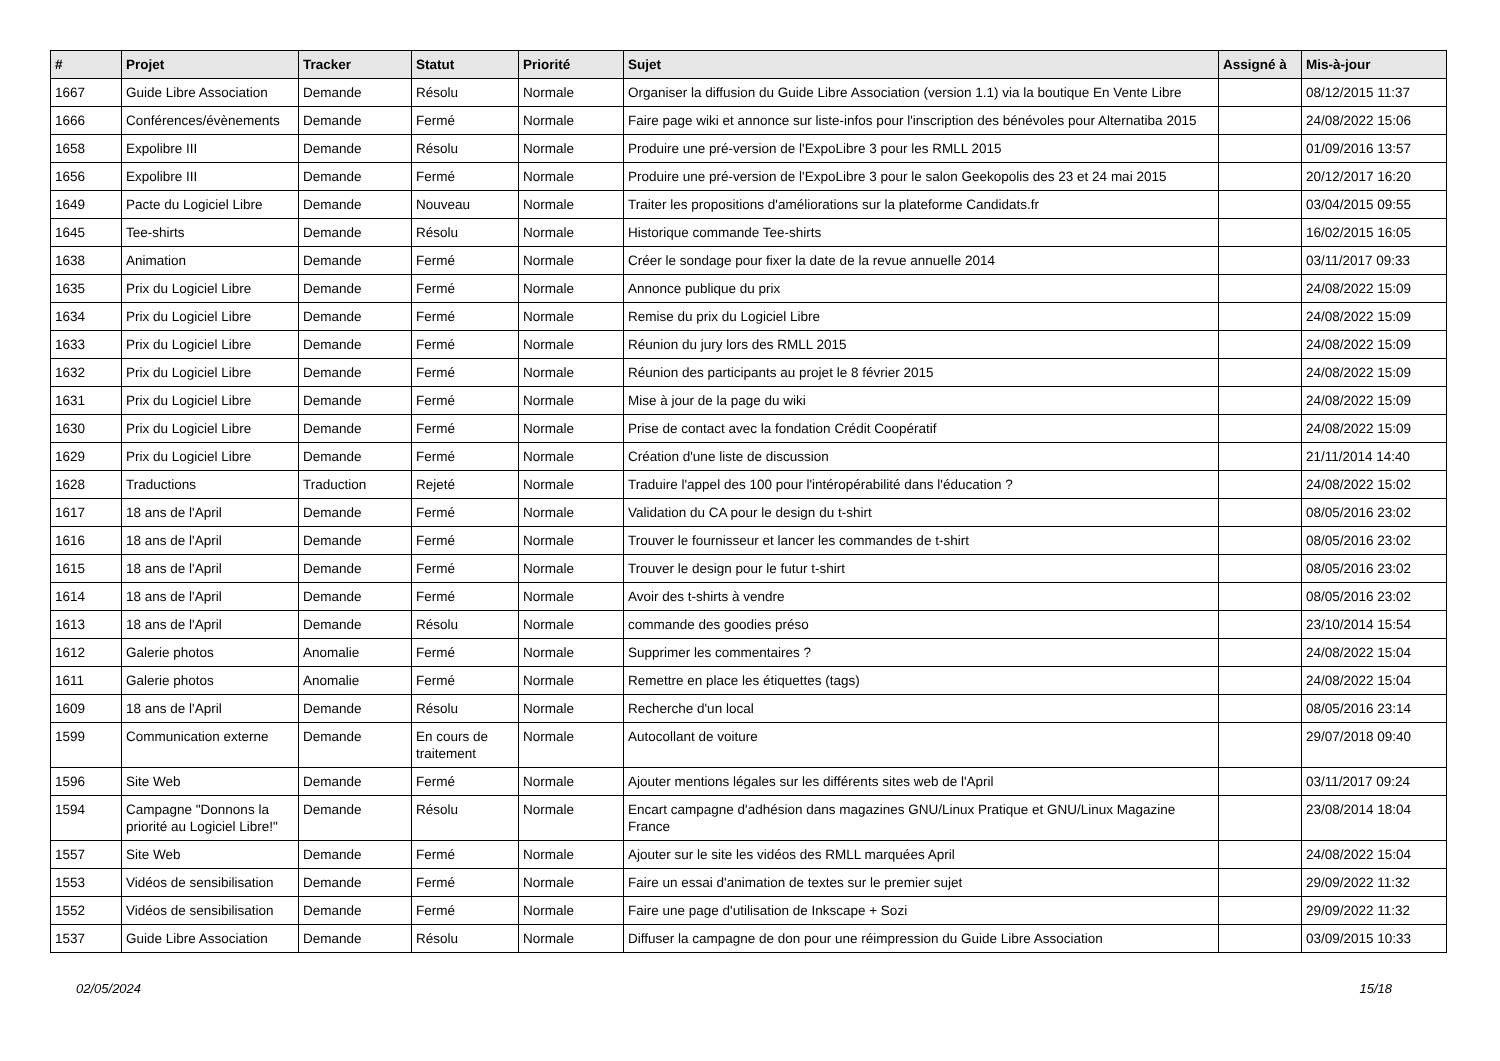| # | Projet | Tracker | Statut | Priorité | Sujet | Assigné à | Mis-à-jour |
| --- | --- | --- | --- | --- | --- | --- | --- |
| 1667 | Guide Libre Association | Demande | Résolu | Normale | Organiser la diffusion du Guide Libre Association (version 1.1) via la boutique En Vente Libre | | 08/12/2015 11:37 |
| 1666 | Conférences/évènements | Demande | Fermé | Normale | Faire page wiki et annonce sur liste-infos pour l'inscription des bénévoles pour Alternatiba 2015 | | 24/08/2022 15:06 |
| 1658 | Expolibre III | Demande | Résolu | Normale | Produire une pré-version de l'ExpoLibre 3 pour les RMLL 2015 | | 01/09/2016 13:57 |
| 1656 | Expolibre III | Demande | Fermé | Normale | Produire une pré-version de l'ExpoLibre 3 pour le salon Geekopolis des 23 et 24 mai 2015 | | 20/12/2017 16:20 |
| 1649 | Pacte du Logiciel Libre | Demande | Nouveau | Normale | Traiter les propositions d'améliorations sur la plateforme Candidats.fr | | 03/04/2015 09:55 |
| 1645 | Tee-shirts | Demande | Résolu | Normale | Historique commande Tee-shirts | | 16/02/2015 16:05 |
| 1638 | Animation | Demande | Fermé | Normale | Créer le sondage pour fixer la date de la revue annuelle 2014 | | 03/11/2017 09:33 |
| 1635 | Prix du Logiciel Libre | Demande | Fermé | Normale | Annonce publique du prix | | 24/08/2022 15:09 |
| 1634 | Prix du Logiciel Libre | Demande | Fermé | Normale | Remise du prix du Logiciel Libre | | 24/08/2022 15:09 |
| 1633 | Prix du Logiciel Libre | Demande | Fermé | Normale | Réunion du jury lors des RMLL 2015 | | 24/08/2022 15:09 |
| 1632 | Prix du Logiciel Libre | Demande | Fermé | Normale | Réunion des participants au projet le 8 février 2015 | | 24/08/2022 15:09 |
| 1631 | Prix du Logiciel Libre | Demande | Fermé | Normale | Mise à jour de la page du wiki | | 24/08/2022 15:09 |
| 1630 | Prix du Logiciel Libre | Demande | Fermé | Normale | Prise de contact avec la fondation Crédit Coopératif | | 24/08/2022 15:09 |
| 1629 | Prix du Logiciel Libre | Demande | Fermé | Normale | Création d'une liste de discussion | | 21/11/2014 14:40 |
| 1628 | Traductions | Traduction | Rejeté | Normale | Traduire l'appel des 100 pour l'intéropérabilité dans l'éducation ? | | 24/08/2022 15:02 |
| 1617 | 18 ans de l'April | Demande | Fermé | Normale | Validation du CA pour le design du t-shirt | | 08/05/2016 23:02 |
| 1616 | 18 ans de l'April | Demande | Fermé | Normale | Trouver le fournisseur et lancer les commandes de t-shirt | | 08/05/2016 23:02 |
| 1615 | 18 ans de l'April | Demande | Fermé | Normale | Trouver le design pour le futur t-shirt | | 08/05/2016 23:02 |
| 1614 | 18 ans de l'April | Demande | Fermé | Normale | Avoir des t-shirts à vendre | | 08/05/2016 23:02 |
| 1613 | 18 ans de l'April | Demande | Résolu | Normale | commande des goodies préso | | 23/10/2014 15:54 |
| 1612 | Galerie photos | Anomalie | Fermé | Normale | Supprimer les commentaires ? | | 24/08/2022 15:04 |
| 1611 | Galerie photos | Anomalie | Fermé | Normale | Remettre en place les étiquettes (tags) | | 24/08/2022 15:04 |
| 1609 | 18 ans de l'April | Demande | Résolu | Normale | Recherche d'un local | | 08/05/2016 23:14 |
| 1599 | Communication externe | Demande | En cours de traitement | Normale | Autocollant de voiture | | 29/07/2018 09:40 |
| 1596 | Site Web | Demande | Fermé | Normale | Ajouter mentions légales sur les différents sites web de l'April | | 03/11/2017 09:24 |
| 1594 | Campagne "Donnons la priorité au Logiciel Libre!" | Demande | Résolu | Normale | Encart campagne d'adhésion dans magazines GNU/Linux Pratique et GNU/Linux Magazine France | | 23/08/2014 18:04 |
| 1557 | Site Web | Demande | Fermé | Normale | Ajouter sur le site les vidéos des RMLL marquées April | | 24/08/2022 15:04 |
| 1553 | Vidéos de sensibilisation | Demande | Fermé | Normale | Faire un essai d'animation de textes sur le premier sujet | | 29/09/2022 11:32 |
| 1552 | Vidéos de sensibilisation | Demande | Fermé | Normale | Faire une page d'utilisation de Inkscape + Sozi | | 29/09/2022 11:32 |
| 1537 | Guide Libre Association | Demande | Résolu | Normale | Diffuser la campagne de don pour une réimpression du Guide Libre Association | | 03/09/2015 10:33 |
02/05/2024 15/18